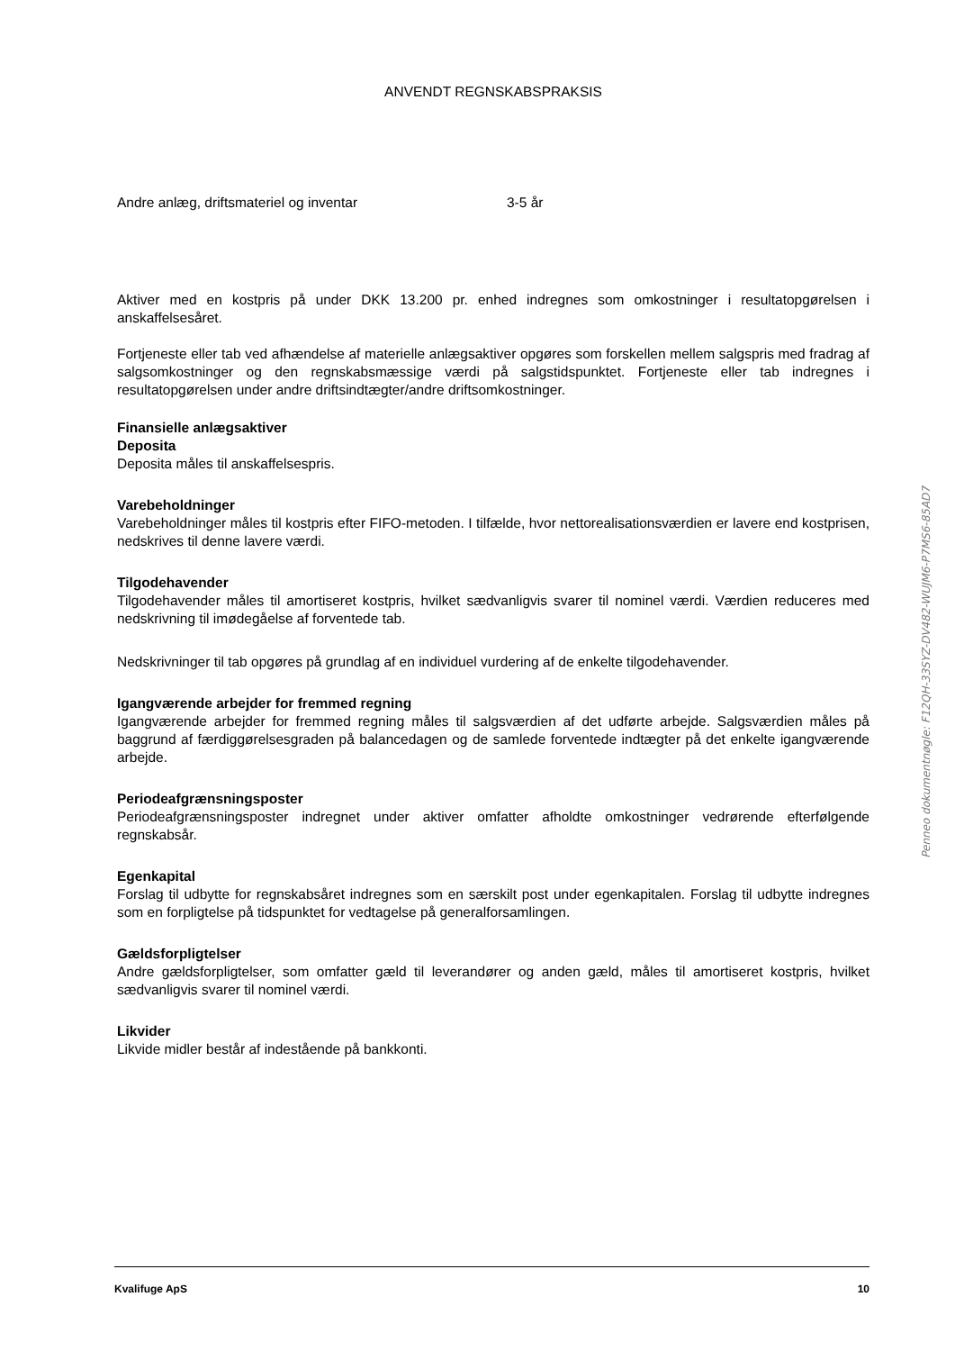ANVENDT REGNSKABSPRAKSIS
Andre anlæg, driftsmateriel og inventar 3-5 år
Aktiver med en kostpris på under DKK 13.200 pr. enhed indregnes som omkostninger i resultatopgørelsen i anskaffelsesåret.
Fortjeneste eller tab ved afhændelse af materielle anlægsaktiver opgøres som forskellen mellem salgspris med fradrag af salgsomkostninger og den regnskabsmæssige værdi på salgstidspunktet. Fortjeneste eller tab indregnes i resultatopgørelsen under andre driftsindtægter/andre driftsomkostninger.
Finansielle anlægsaktiver
Deposita
Deposita måles til anskaffelsespris.
Varebeholdninger
Varebeholdninger måles til kostpris efter FIFO-metoden. I tilfælde, hvor nettorealisationsværdien er lavere end kostprisen, nedskrives til denne lavere værdi.
Tilgodehavender
Tilgodehavender måles til amortiseret kostpris, hvilket sædvanligvis svarer til nominel værdi. Værdien reduceres med nedskrivning til imødegåelse af forventede tab.
Nedskrivninger til tab opgøres på grundlag af en individuel vurdering af de enkelte tilgodehavender.
Igangværende arbejder for fremmed regning
Igangværende arbejder for fremmed regning måles til salgsværdien af det udførte arbejde. Salgsværdien måles på baggrund af færdiggørelsesgraden på balancedagen og de samlede forventede indtægter på det enkelte igangværende arbejde.
Periodeafgrænsningsposter
Periodeafgrænsningsposter indregnet under aktiver omfatter afholdte omkostninger vedrørende efterfølgende regnskabsår.
Egenkapital
Forslag til udbytte for regnskabsåret indregnes som en særskilt post under egenkapitalen. Forslag til udbytte indregnes som en forpligtelse på tidspunktet for vedtagelse på generalforsamlingen.
Gældsforpligtelser
Andre gældsforpligtelser, som omfatter gæld til leverandører og anden gæld, måles til amortiseret kostpris, hvilket sædvanligvis svarer til nominel værdi.
Likvider
Likvide midler består af indestående på bankkonti.
Penneo dokumentnøgle: F12QH-33SYZ-DV482-WUJM6-P7MS6-85AD7
Kvalifuge ApS 10